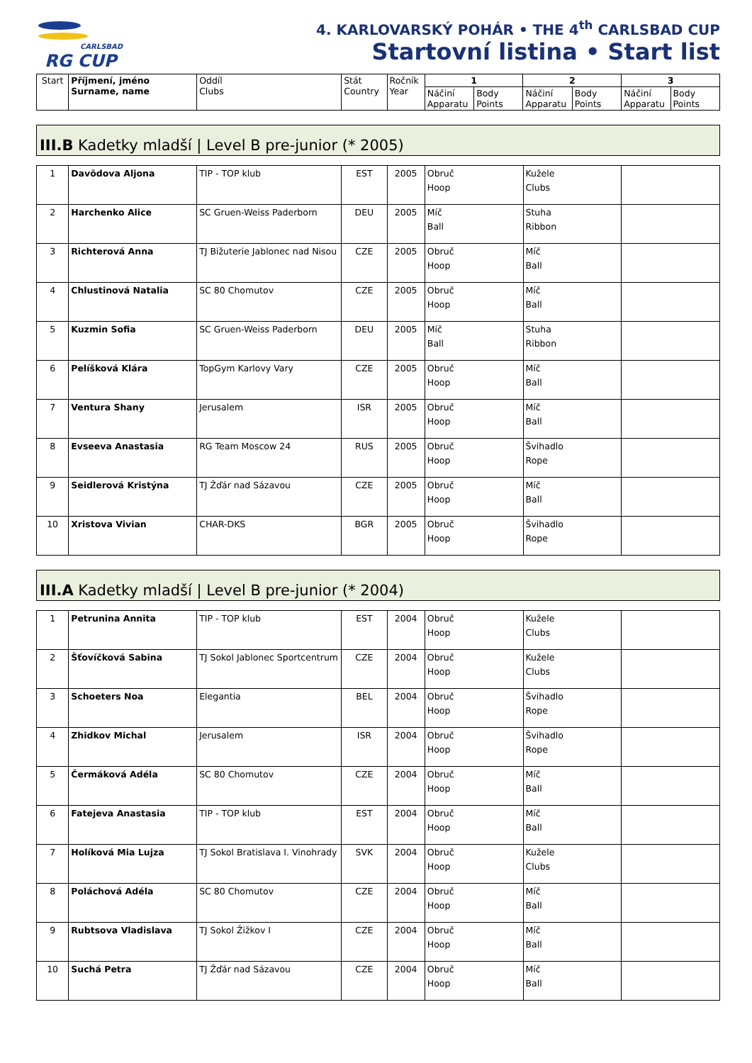CARLSBAD
RG CUP
4. KARLOVARSKÝ POHÁR • THE 4<sup>th</sup> CARLSBAD CUP
Startovní listina • Start list
| Start | Příjmení, jméno Surname, name | Oddíl Clubs | Stát Country | Ročník Year | 1 | | 2 | | 3 | |
| | | | | | Náčiní Apparatu | Body Points | Náčiní Apparatu | Body Points | Náčiní Apparatu | Body Points |
III.B Kadetky mladší | Level B pre-junior (* 2005)
| 1 | Davõdova Aljona | TIP - TOP klub | EST | 2005 | Obruč Hoop | Kužele Clubs | |
| 2 | Harchenko Alice | SC Gruen-Weiss Paderborn | DEU | 2005 | Míč Ball | Stuha Ribbon | |
| 3 | Richterová Anna | TJ Bižuterie Jablonec nad Nisou | CZE | 2005 | Obruč Hoop | Míč Ball | |
| 4 | Chlustinová Natalia | SC 80 Chomutov | CZE | 2005 | Obruč Hoop | Míč Ball | |
| 5 | Kuzmin Sofia | SC Gruen-Weiss Paderborn | DEU | 2005 | Míč Ball | Stuha Ribbon | |
| 6 | Pelíšková Klára | TopGym Karlovy Vary | CZE | 2005 | Obruč Hoop | Míč Ball | |
| 7 | Ventura Shany | Jerusalem | ISR | 2005 | Obruč Hoop | Míč Ball | |
| 8 | Evseeva Anastasia | RG Team Moscow 24 | RUS | 2005 | Obruč Hoop | Švihadlo Rope | |
| 9 | Seidlerová Kristýna | TJ Žďár nad Sázavou | CZE | 2005 | Obruč Hoop | Míč Ball | |
| 10 | Xristova Vivian | CHAR-DKS | BGR | 2005 | Obruč Hoop | Švihadlo Rope | |
III.A Kadetky mladší | Level B pre-junior (* 2004)
| 1 | Petrunina Annita | TIP - TOP klub | EST | 2004 | Obruč Hoop | Kužele Clubs | |
| 2 | Šťovíčková Sabina | TJ Sokol Jablonec Sportcentrum | CZE | 2004 | Obruč Hoop | Kužele Clubs | |
| 3 | Schoeters Noa | Elegantia | BEL | 2004 | Obruč Hoop | Švihadlo Rope | |
| 4 | Zhidkov Michal | Jerusalem | ISR | 2004 | Obruč Hoop | Švihadlo Rope | |
| 5 | Čermáková Adéla | SC 80 Chomutov | CZE | 2004 | Obruč Hoop | Míč Ball | |
| 6 | Fatejeva Anastasia | TIP - TOP klub | EST | 2004 | Obruč Hoop | Míč Ball | |
| 7 | Holíková Mia Lujza | TJ Sokol Bratislava I. Vinohrady | SVK | 2004 | Obruč Hoop | Kužele Clubs | |
| 8 | Poláchová Adéla | SC 80 Chomutov | CZE | 2004 | Obruč Hoop | Míč Ball | |
| 9 | Rubtsova Vladislava | TJ Sokol Žižkov I | CZE | 2004 | Obruč Hoop | Míč Ball | |
| 10 | Suchá Petra | TJ Žďár nad Sázavou | CZE | 2004 | Obruč Hoop | Míč Ball | |